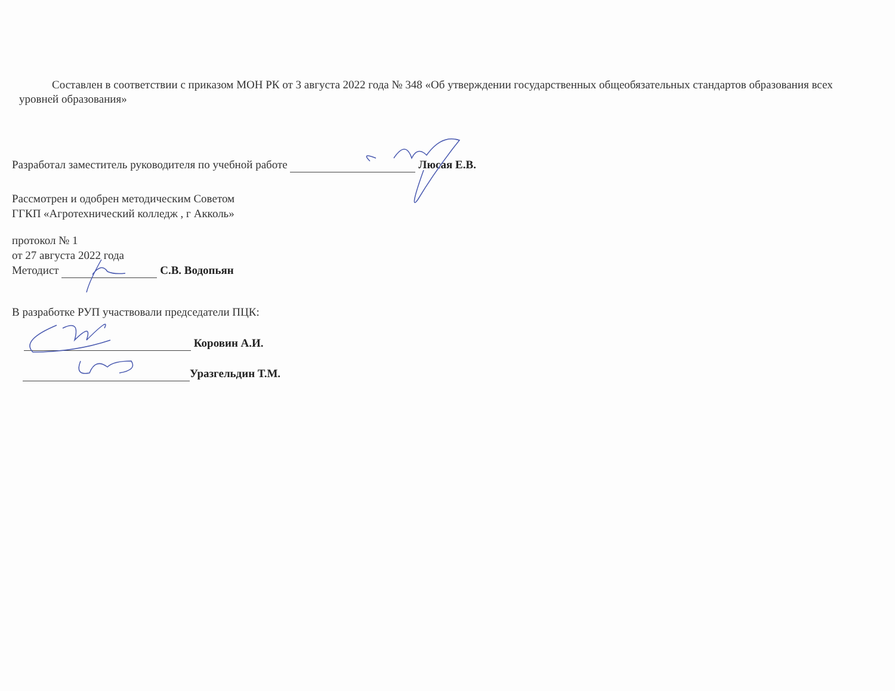Составлен в соответствии с приказом МОН РК от 3 августа 2022 года № 348 «Об утверждении государственных общеобязательных стандартов образования всех уровней образования»
Разработал заместитель руководителя по учебной работе Люсая Е.В.
Рассмотрен и одобрен методическим Советом
ГГКП «Агротехнический колледж , г Акколь»
протокол № 1
от 27 августа 2022 года
Методист С.В. Водопьян
В разработке РУП участвовали председатели ПЦК:
Коровин А.И.
Уразгельдин Т.М.